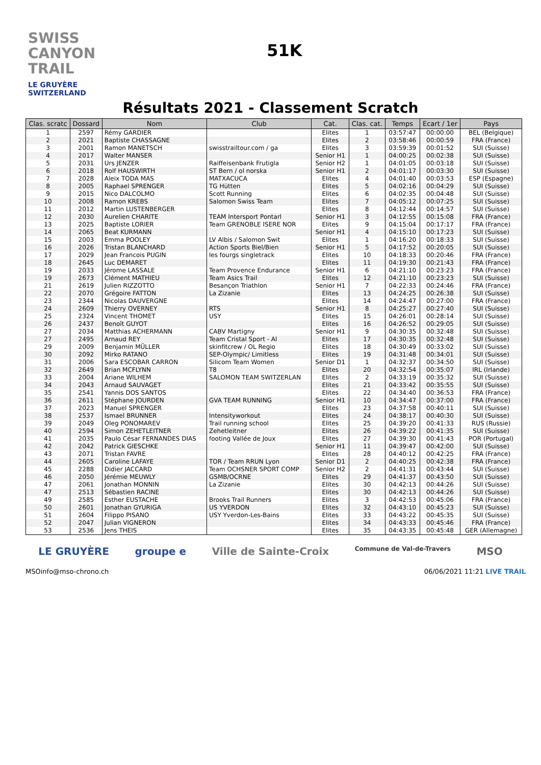SWISS CANYON TRAIL
LE GRUYÈRE SWITZERLAND
51K
Résultats 2021 - Classement Scratch
| Clas. scratc | Dossard | Nom | Club | Cat. | Clas. cat. | Temps | Ecart / 1er | Pays |
| --- | --- | --- | --- | --- | --- | --- | --- | --- |
| 1 | 2597 | Rémy GARDIER | | Elites | 1 | 03:57:47 | 00:00:00 | BEL (Belgique) |
| 2 | 2021 | Baptiste CHASSAGNE | | Elites | 2 | 03:58:46 | 00:00:59 | FRA (France) |
| 3 | 2001 | Ramon MANETSCH | swisstrailtour.com / ga | Elites | 3 | 03:59:39 | 00:01:52 | SUI (Suisse) |
| 4 | 2017 | Walter MANSER | | Senior H1 | 1 | 04:00:25 | 00:02:38 | SUI (Suisse) |
| 5 | 2031 | Urs JENZER | Raiffeisenbank Frutigla | Senior H2 | 1 | 04:01:05 | 00:03:18 | SUI (Suisse) |
| 6 | 2018 | Rolf HAUSWIRTH | ST Bern / ol norska | Senior H1 | 2 | 04:01:17 | 00:03:30 | SUI (Suisse) |
| 7 | 2028 | Aleix TODA MAS | MATXACUCA | Elites | 4 | 04:01:40 | 00:03:53 | ESP (Espagne) |
| 8 | 2005 | Raphael SPRENGER | TG Hütten | Elites | 5 | 04:02:16 | 00:04:29 | SUI (Suisse) |
| 9 | 2015 | Nico DALCOLMO | Scott Running | Elites | 6 | 04:02:35 | 00:04:48 | SUI (Suisse) |
| 10 | 2008 | Ramon KREBS | Salomon Swiss Team | Elites | 7 | 04:05:12 | 00:07:25 | SUI (Suisse) |
| 11 | 2012 | Martin LUSTENBERGER | | Elites | 8 | 04:12:44 | 00:14:57 | SUI (Suisse) |
| 12 | 2030 | Aurelien CHARITE | TEAM Intersport Pontarl | Senior H1 | 3 | 04:12:55 | 00:15:08 | FRA (France) |
| 13 | 2025 | Baptiste LORIER | Team GRENOBLE ISERE NOR | Elites | 9 | 04:15:04 | 00:17:17 | FRA (France) |
| 14 | 2065 | Beat KURMANN | | Senior H1 | 4 | 04:15:10 | 00:17:23 | SUI (Suisse) |
| 15 | 2003 | Emma POOLEY | LV Albis / Salomon Swit | Elites | 1 | 04:16:20 | 00:18:33 | SUI (Suisse) |
| 16 | 2026 | Tristan BLANCHARD | Action Sports Biel/Bien | Senior H1 | 5 | 04:17:52 | 00:20:05 | SUI (Suisse) |
| 17 | 2029 | Jean Francois PUGIN | les fourgs singletrack | Elites | 10 | 04:18:33 | 00:20:46 | FRA (France) |
| 18 | 2645 | Luc DEMARET | | Elites | 11 | 04:19:30 | 00:21:43 | FRA (France) |
| 19 | 2033 | Jérome LASSALE | Team Provence Endurance | Senior H1 | 6 | 04:21:10 | 00:23:23 | FRA (France) |
| 19 | 2673 | Clément MATHIEU | Team Asics Trail | Elites | 12 | 04:21:10 | 00:23:23 | SUI (Suisse) |
| 21 | 2619 | Julien RIZZOTTO | Besançon Triathlon | Senior H1 | 7 | 04:22:33 | 00:24:46 | FRA (France) |
| 22 | 2070 | Grégoire FATTON | La Zizanie | Elites | 13 | 04:24:25 | 00:26:38 | SUI (Suisse) |
| 23 | 2344 | Nicolas DAUVERGNE | | Elites | 14 | 04:24:47 | 00:27:00 | FRA (France) |
| 24 | 2609 | Thierry OVERNEY | RTS | Senior H1 | 8 | 04:25:27 | 00:27:40 | SUI (Suisse) |
| 25 | 2324 | Vincent THOMET | USY | Elites | 15 | 04:26:01 | 00:28:14 | SUI (Suisse) |
| 26 | 2437 | Benoît GUYOT | | Elites | 16 | 04:26:52 | 00:29:05 | SUI (Suisse) |
| 27 | 2034 | Matthias ACHERMANN | CABV Martigny | Senior H1 | 9 | 04:30:35 | 00:32:48 | SUI (Suisse) |
| 27 | 2495 | Arnaud REY | Team Cristal Sport - Al | Elites | 17 | 04:30:35 | 00:32:48 | SUI (Suisse) |
| 29 | 2009 | Benjamin MÜLLER | skinfitcrew / OL Regio | Elites | 18 | 04:30:49 | 00:33:02 | SUI (Suisse) |
| 30 | 2092 | Mirko RATANO | SEP-Olympic/ Limitless | Elites | 19 | 04:31:48 | 00:34:01 | SUI (Suisse) |
| 31 | 2006 | Sara ESCOBAR CARRON | Silicom Team Women | Senior D1 | 1 | 04:32:37 | 00:34:50 | SUI (Suisse) |
| 32 | 2649 | Brian MCFLYNN | T8 | Elites | 20 | 04:32:54 | 00:35:07 | IRL (Irlande) |
| 33 | 2004 | Ariane WILHEM | SALOMON TEAM SWITZERLAN | Elites | 2 | 04:33:19 | 00:35:32 | SUI (Suisse) |
| 34 | 2043 | Arnaud SAUVAGET | | Elites | 21 | 04:33:42 | 00:35:55 | SUI (Suisse) |
| 35 | 2541 | Yannis DOS SANTOS | | Elites | 22 | 04:34:40 | 00:36:53 | FRA (France) |
| 36 | 2611 | Stéphane JOURDEN | GVA TEAM RUNNING | Senior H1 | 10 | 04:34:47 | 00:37:00 | FRA (France) |
| 37 | 2023 | Manuel SPRENGER | | Elites | 23 | 04:37:58 | 00:40:11 | SUI (Suisse) |
| 38 | 2537 | Ismael BRUNNER | Intensityworkout | Elites | 24 | 04:38:17 | 00:40:30 | SUI (Suisse) |
| 39 | 2049 | Oleg PONOMAREV | Trail running school | Elites | 25 | 04:39:20 | 00:41:33 | RUS (Russie) |
| 40 | 2594 | Simon ZEHETLEITNER | Zehetleitner | Elites | 26 | 04:39:22 | 00:41:35 | SUI (Suisse) |
| 41 | 2035 | Paulo César FERNANDES DIAS | footing Vallée de Joux | Elites | 27 | 04:39:30 | 00:41:43 | POR (Portugal) |
| 42 | 2042 | Patrick GIESCHKE | | Senior H1 | 11 | 04:39:47 | 00:42:00 | SUI (Suisse) |
| 43 | 2071 | Tristan FAVRE | | Elites | 28 | 04:40:12 | 00:42:25 | FRA (France) |
| 44 | 2605 | Caroline LAFAYE | TOR / Team RRUN Lyon | Senior D1 | 2 | 04:40:25 | 00:42:38 | FRA (France) |
| 45 | 2288 | Didier JACCARD | Team OCHSNER SPORT COMP | Senior H2 | 2 | 04:41:31 | 00:43:44 | SUI (Suisse) |
| 46 | 2050 | Jérémie MEUWLY | GSMB/OCRNE | Elites | 29 | 04:41:37 | 00:43:50 | SUI (Suisse) |
| 47 | 2061 | Jonathan MONNIN | La Zizanie | Elites | 30 | 04:42:13 | 00:44:26 | SUI (Suisse) |
| 47 | 2513 | Sébastien RACINE | | Elites | 30 | 04:42:13 | 00:44:26 | SUI (Suisse) |
| 49 | 2585 | Esther EUSTACHE | Brooks Trail Runners | Elites | 3 | 04:42:53 | 00:45:06 | FRA (France) |
| 50 | 2601 | Jonathan GYURIGA | US YVERDON | Elites | 32 | 04:43:10 | 00:45:23 | SUI (Suisse) |
| 51 | 2604 | Filippo PISANO | USY Yverdon-Les-Bains | Elites | 33 | 04:43:22 | 00:45:35 | SUI (Suisse) |
| 52 | 2047 | Julian VIGNERON | | Elites | 34 | 04:43:33 | 00:45:46 | FRA (France) |
| 53 | 2536 | Jens THEIS | | Elites | 35 | 04:43:35 | 00:45:48 | GER (Allemagne) |
LE GRUYÈRE groupe e Ville de Sainte-Croix Commune de Val-de-Travers MSO
MSO info@mso-chrono.ch 06/06/2021 11:21 LIVE TRAIL